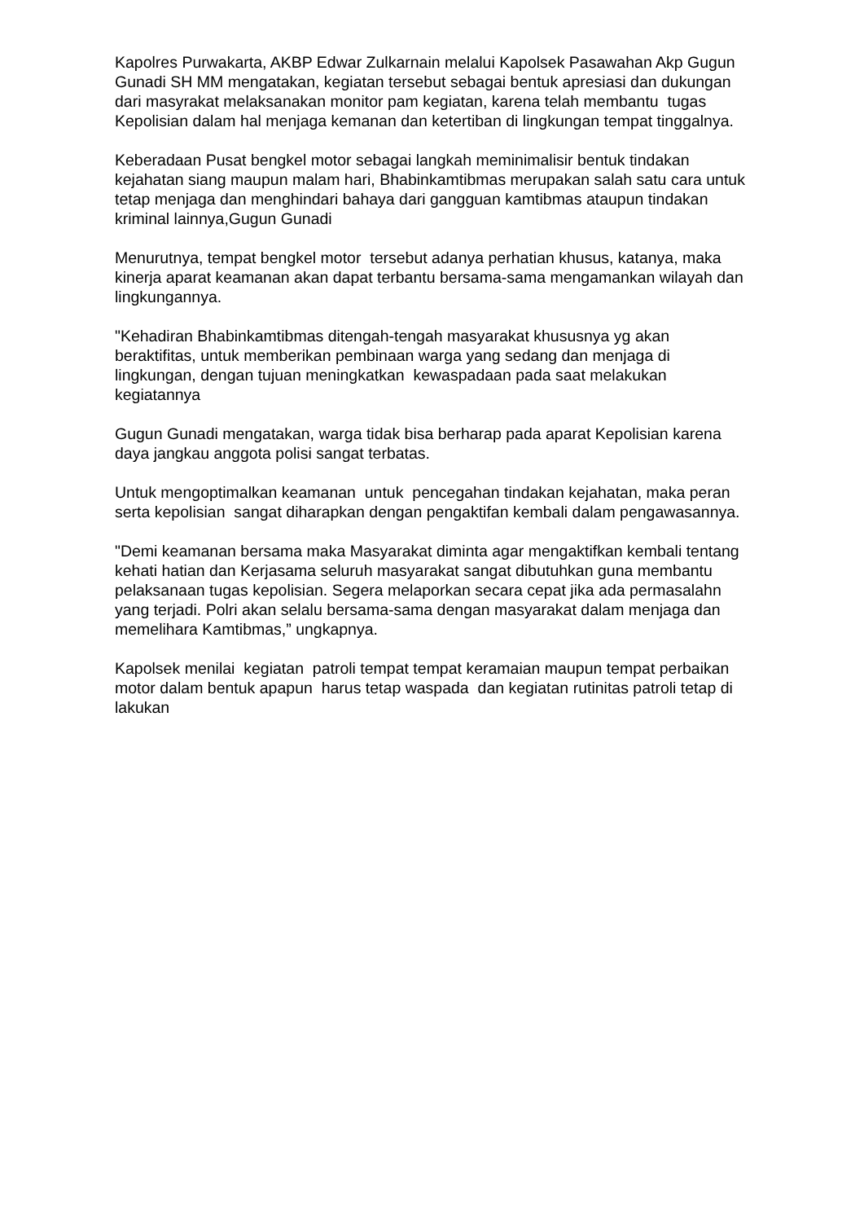Kapolres Purwakarta, AKBP Edwar Zulkarnain melalui Kapolsek Pasawahan Akp Gugun Gunadi SH MM mengatakan, kegiatan tersebut sebagai bentuk apresiasi dan dukungan dari masyrakat melaksanakan monitor pam kegiatan, karena telah membantu tugas Kepolisian dalam hal menjaga kemanan dan ketertiban di lingkungan tempat tinggalnya.
Keberadaan Pusat bengkel motor sebagai langkah meminimalisir bentuk tindakan kejahatan siang maupun malam hari, Bhabinkamtibmas merupakan salah satu cara untuk tetap menjaga dan menghindari bahaya dari gangguan kamtibmas ataupun tindakan kriminal lainnya,Gugun Gunadi
Menurutnya, tempat bengkel motor tersebut adanya perhatian khusus, katanya, maka kinerja aparat keamanan akan dapat terbantu bersama-sama mengamankan wilayah dan lingkungannya.
"Kehadiran Bhabinkamtibmas ditengah-tengah masyarakat khususnya yg akan beraktifitas, untuk memberikan pembinaan warga yang sedang dan menjaga di lingkungan, dengan tujuan meningkatkan kewaspadaan pada saat melakukan kegiatannya
Gugun Gunadi mengatakan, warga tidak bisa berharap pada aparat Kepolisian karena daya jangkau anggota polisi sangat terbatas.
Untuk mengoptimalkan keamanan untuk pencegahan tindakan kejahatan, maka peran serta kepolisian sangat diharapkan dengan pengaktifan kembali dalam pengawasannya.
"Demi keamanan bersama maka Masyarakat diminta agar mengaktifkan kembali tentang kehati hatian dan Kerjasama seluruh masyarakat sangat dibutuhkan guna membantu pelaksanaan tugas kepolisian. Segera melaporkan secara cepat jika ada permasalahn yang terjadi. Polri akan selalu bersama-sama dengan masyarakat dalam menjaga dan memelihara Kamtibmas,” ungkapnya.
Kapolsek menilai kegiatan patroli tempat tempat keramaian maupun tempat perbaikan motor dalam bentuk apapun harus tetap waspada dan kegiatan rutinitas patroli tetap di lakukan